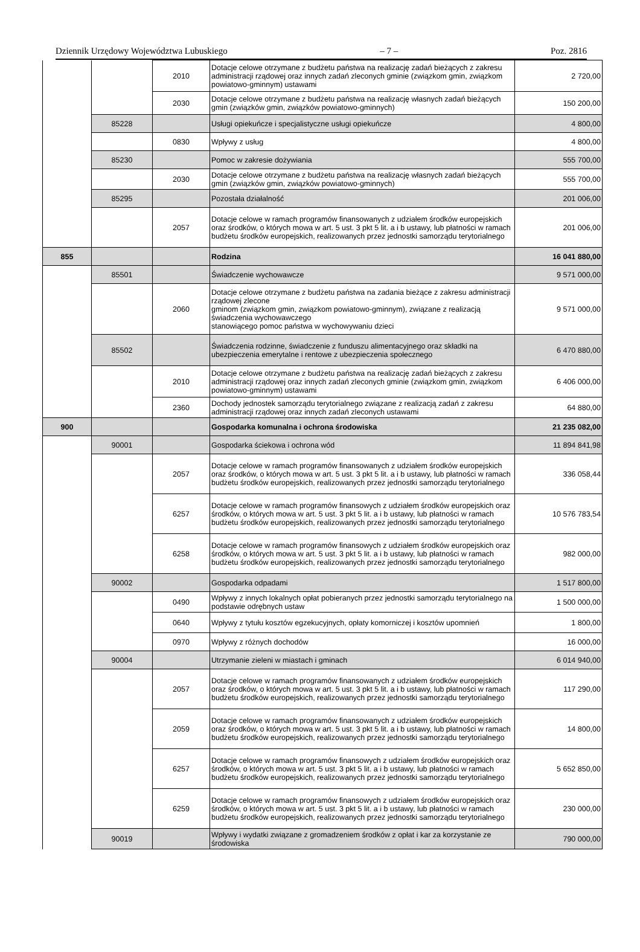Dziennik Urzędowy Województwa Lubuskiego – 7 – Poz. 2816
| | | 2010 | Dotacje celowe otrzymane z budżetu państwa na realizację zadań bieżących z zakresu administracji rządowej oraz innych zadań zleconych gminie (związkom gmin, związkom powiatowo-gminnym) ustawami | 2 720,00 |
| | | 2030 | Dotacje celowe otrzymane z budżetu państwa na realizację własnych zadań bieżących gmin (związków gmin, związków powiatowo-gminnych) | 150 200,00 |
| | 85228 | | Usługi opiekuńcze i specjalistyczne usługi opiekuńcze | 4 800,00 |
| | | 0830 | Wpływy z usług | 4 800,00 |
| | 85230 | | Pomoc w zakresie dożywiania | 555 700,00 |
| | | 2030 | Dotacje celowe otrzymane z budżetu państwa na realizację własnych zadań bieżących gmin (związków gmin, związków powiatowo-gminnych) | 555 700,00 |
| | 85295 | | Pozostała działalność | 201 006,00 |
| | | 2057 | Dotacje celowe w ramach programów finansowanych z udziałem środków europejskich oraz środków, o których mowa w art. 5 ust. 3 pkt 5 lit. a i b ustawy, lub płatności w ramach budżetu środków europejskich, realizowanych przez jednostki samorządu terytorialnego | 201 006,00 |
| 855 | | | Rodzina | 16 041 880,00 |
| | 85501 | | Świadczenie wychowawcze | 9 571 000,00 |
| | | 2060 | Dotacje celowe otrzymane z budżetu państwa na zadania bieżące z zakresu administracji rządowej zlecone gminom (związkom gmin, związkom powiatowo-gminnym), związane z realizacją świadczenia wychowawczego stanowiącego pomoc państwa w wychowywaniu dzieci | 9 571 000,00 |
| | 85502 | | Świadczenia rodzinne, świadczenie z funduszu alimentacyjnego oraz składki na ubezpieczenia emerytalne i rentowe z ubezpieczenia społecznego | 6 470 880,00 |
| | | 2010 | Dotacje celowe otrzymane z budżetu państwa na realizację zadań bieżących z zakresu administracji rządowej oraz innych zadań zleconych gminie (związkom gmin, związkom powiatowo-gminnym) ustawami | 6 406 000,00 |
| | | 2360 | Dochody jednostek samorządu terytorialnego związane z realizacją zadań z zakresu administracji rządowej oraz innych zadań zleconych ustawami | 64 880,00 |
| 900 | | | Gospodarka komunalna i ochrona środowiska | 21 235 082,00 |
| | 90001 | | Gospodarka ściekowa i ochrona wód | 11 894 841,98 |
| | | 2057 | Dotacje celowe w ramach programów finansowanych z udziałem środków europejskich oraz środków, o których mowa w art. 5 ust. 3 pkt 5 lit. a i b ustawy, lub płatności w ramach budżetu środków europejskich, realizowanych przez jednostki samorządu terytorialnego | 336 058,44 |
| | | 6257 | Dotacje celowe w ramach programów finansowych z udziałem środków europejskich oraz środków, o których mowa w art. 5 ust. 3 pkt 5 lit. a i b ustawy, lub płatności w ramach budżetu środków europejskich, realizowanych przez jednostki samorządu terytorialnego | 10 576 783,54 |
| | | 6258 | Dotacje celowe w ramach programów finansowych z udziałem środków europejskich oraz środków, o których mowa w art. 5 ust. 3 pkt 5 lit. a i b ustawy, lub płatności w ramach budżetu środków europejskich, realizowanych przez jednostki samorządu terytorialnego | 982 000,00 |
| | 90002 | | Gospodarka odpadami | 1 517 800,00 |
| | | 0490 | Wpływy z innych lokalnych opłat pobieranych przez jednostki samorządu terytorialnego na podstawie odrębnych ustaw | 1 500 000,00 |
| | | 0640 | Wpływy z tytułu kosztów egzekucyjnych, opłaty komorniczej i kosztów upomnień | 1 800,00 |
| | | 0970 | Wpływy z różnych dochodów | 16 000,00 |
| | 90004 | | Utrzymanie zieleni w miastach i gminach | 6 014 940,00 |
| | | 2057 | Dotacje celowe w ramach programów finansowanych z udziałem środków europejskich oraz środków, o których mowa w art. 5 ust. 3 pkt 5 lit. a i b ustawy, lub płatności w ramach budżetu środków europejskich, realizowanych przez jednostki samorządu terytorialnego | 117 290,00 |
| | | 2059 | Dotacje celowe w ramach programów finansowanych z udziałem środków europejskich oraz środków, o których mowa w art. 5 ust. 3 pkt 5 lit. a i b ustawy, lub płatności w ramach budżetu środków europejskich, realizowanych przez jednostki samorządu terytorialnego | 14 800,00 |
| | | 6257 | Dotacje celowe w ramach programów finansowych z udziałem środków europejskich oraz środków, o których mowa w art. 5 ust. 3 pkt 5 lit. a i b ustawy, lub płatności w ramach budżetu środków europejskich, realizowanych przez jednostki samorządu terytorialnego | 5 652 850,00 |
| | | 6259 | Dotacje celowe w ramach programów finansowych z udziałem środków europejskich oraz środków, o których mowa w art. 5 ust. 3 pkt 5 lit. a i b ustawy, lub płatności w ramach budżetu środków europejskich, realizowanych przez jednostki samorządu terytorialnego | 230 000,00 |
| | 90019 | | Wpływy i wydatki związane z gromadzeniem środków z opłat i kar za korzystanie ze środowiska | 790 000,00 |